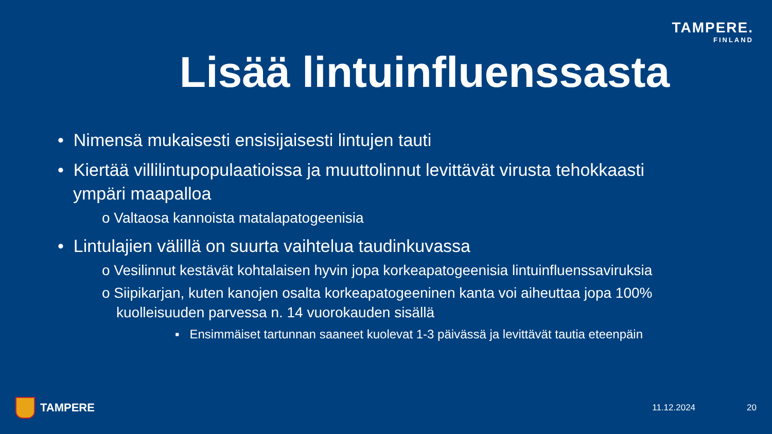TAMPERE.
FINLAND
Lisää lintuinfluenssasta
• Nimensä mukaisesti ensisijaisesti lintujen tauti
• Kiertää villilintupopulaatioissa ja muuttolinnut levittävät virusta tehokkaasti ympäri maapalloa
o Valtaosa kannoista matalapatogeenisia
• Lintulajien välillä on suurta vaihtelua taudinkuvassa
o Vesilinnut kestävät kohtalaisen hyvin jopa korkeapatogeenisia lintuinfluenssaviruksia
o Siipikarjan, kuten kanojen osalta korkeapatogeeninen kanta voi aiheuttaa jopa 100% kuolleisuuden parvessa n. 14 vuorokauden sisällä
▪ Ensimmäiset tartunnan saaneet kuolevat 1-3 päivässä ja levittävät tautia eteenpäin
TAMPERE 11.12.2024 20